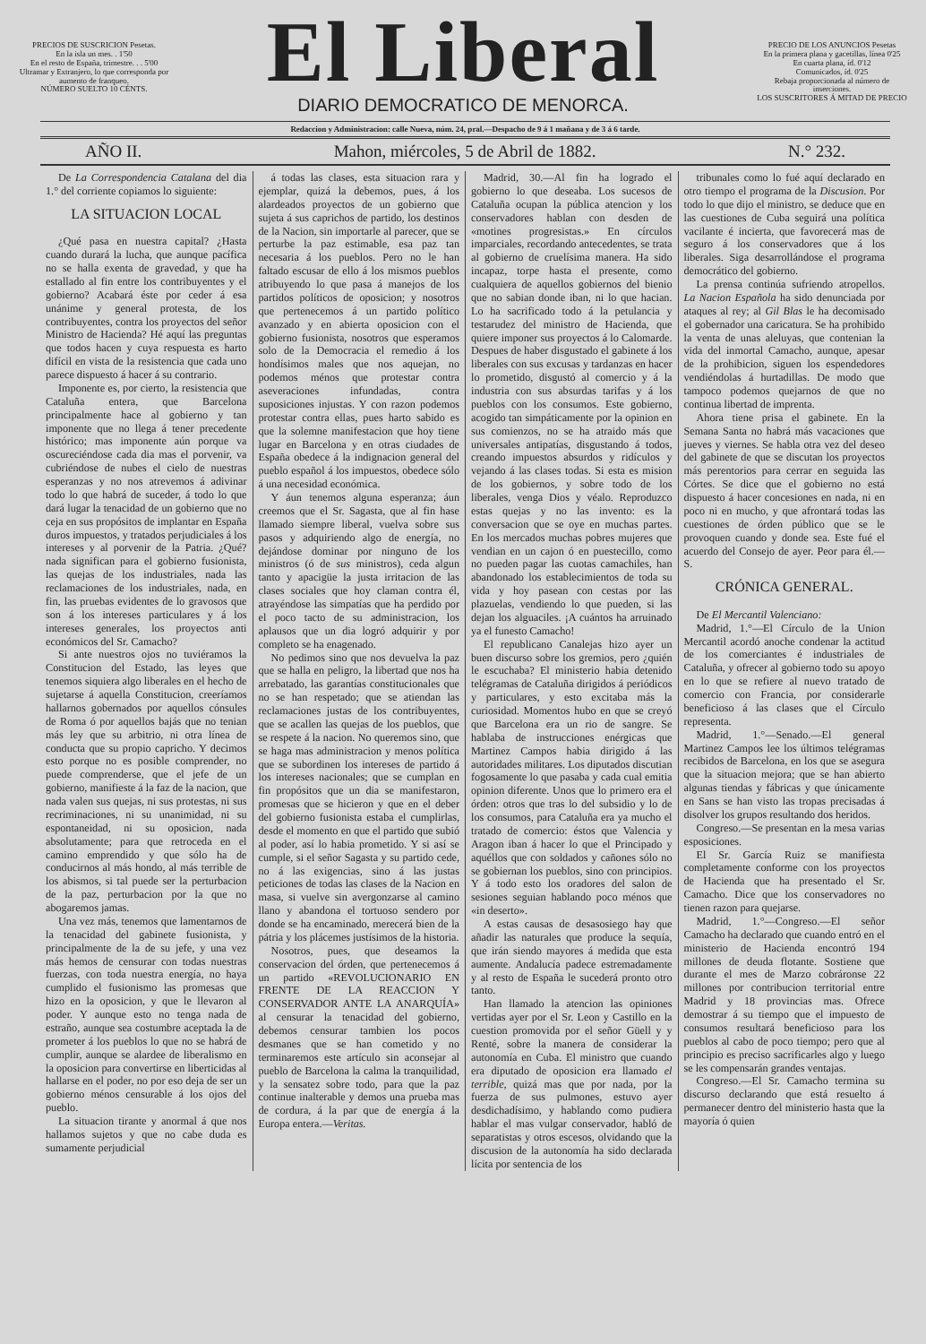PRECIOS DE SUSCRICION Pesetas.
En la isla un mes. . 1'50
En el resto de España, trimestre. . . 5'00
Ultramar y Extranjero, lo que corresponda por aumento de franqueo.
NÚMERO SUELTO 10 CÉNTS.
El Liberal
DIARIO DEMOCRATICO DE MENORCA.
PRECIO DE LOS ANUNCIOS Pesetas
En la primera plana y gacetillas, línea 0'25
En cuarta plana, íd. 0'12
Comunicados, íd. 0'25
Rebaja proporcionada al número de inserciones.
LOS SUSCRITORES Á MITAD DE PRECIO
Redaccion y Administracion: calle Nueva, núm. 24, pral.—Despacho de 9 á 1 mañana y de 3 á 6 tarde.
AÑO II. Mahon, miércoles, 5 de Abril de 1882. N.° 232.
De La Correspondencia Catalana del dia 1.° del corriente copiamos lo siguiente:
LA SITUACION LOCAL
¿Qué pasa en nuestra capital? ¿Hasta cuando durará la lucha, que aunque pacífica no se halla exenta de gravedad, y que ha estallado al fin entre los contribuyentes y el gobierno? Acabará éste por ceder á esa unánime y general protesta, de los contribuyentes, contra los proyectos del señor Ministro de Hacienda? Hé aquí las preguntas que todos hacen y cuya respuesta es harto difícil en vista de la resistencia que cada uno parece dispuesto á hacer á su contrario.
Imponente es, por cierto, la resistencia que Cataluña entera, que Barcelona principalmente hace al gobierno y tan imponente que no llega á tener precedente histórico; mas imponente aún porque va oscureciéndose cada dia mas el porvenir, va cubriéndose de nubes el cielo de nuestras esperanzas y no nos atrevemos á adivinar todo lo que habrá de suceder, á todo lo que dará lugar la tenacidad de un gobierno que no ceja en sus propósitos de implantar en España duros impuestos, y tratados perjudiciales á los intereses y al porvenir de la Patria. ¿Qué? nada significan para el gobierno fusionista, las quejas de los industriales, nada las reclamaciones de los industriales, nada, en fin, las pruebas evidentes de lo gravosos que son á los intereses particulares y á los intereses generales, los proyectos anti económicos del Sr. Camacho?
Si ante nuestros ojos no tuviéramos la Constitucion del Estado, las leyes que tenemos siquiera algo liberales en el hecho de sujetarse á aquella Constitucion, creeríamos hallarnos gobernados por aquellos cónsules de Roma ó por aquellos bajás que no tenian más ley que su arbitrio, ni otra línea de conducta que su propio capricho. Y decimos esto porque no es posible comprender, no puede comprenderse, que el jefe de un gobierno, manifieste á la faz de la nacion, que nada valen sus quejas, ni sus protestas, ni sus recriminaciones, ni su unanimidad, ni su espontaneidad, ni su oposicion, nada absolutamente; para que retroceda en el camino emprendido y que sólo ha de conducirnos al más hondo, al más terrible de los abismos, si tal puede ser la perturbacion de la paz, perturbacion por la que no abogaremos jamas.
Una vez más, tenemos que lamentarnos de la tenacidad del gabinete fusionista, y principalmente de la de su jefe, y una vez más hemos de censurar con todas nuestras fuerzas, con toda nuestra energía, no haya cumplido el fusionismo las promesas que hizo en la oposicion, y que le llevaron al poder. Y aunque esto no tenga nada de estraño, aunque sea costumbre aceptada la de prometer á los pueblos lo que no se habrá de cumplir, aunque se alardee de liberalismo en la oposicion para convertirse en liberticidas al hallarse en el poder, no por eso deja de ser un gobierno ménos censurable á los ojos del pueblo.
La situacion tirante y anormal á que nos hallamos sujetos y que no cabe duda es sumamente perjudicial
á todas las clases, esta situacion rara y ejemplar, quizá la debemos, pues, á los alardeados proyectos de un gobierno que sujeta á sus caprichos de partido, los destinos de la Nacion, sin importarle al parecer, que se perturbe la paz estimable, esa paz tan necesaria á los pueblos. Pero no le han faltado escusar de ello á los mismos pueblos atribuyendo lo que pasa á manejos de los partidos políticos de oposicion; y nosotros que pertenecemos á un partido político avanzado y en abierta oposicion con el gobierno fusionista, nosotros que esperamos solo de la Democracia el remedio á los hondísimos males que nos aquejan, no podemos ménos que protestar contra aseveraciones infundadas, contra suposiciones injustas. Y con razon podemos protestar contra ellas, pues harto sabido es que la solemne manifestacion que hoy tiene lugar en Barcelona y en otras ciudades de España obedece á la indignacion general del pueblo español á los impuestos, obedece sólo á una necesidad económica.
Y áun tenemos alguna esperanza; áun creemos que el Sr. Sagasta, que al fin hase llamado siempre liberal, vuelva sobre sus pasos y adquiriendo algo de energía, no dejándose dominar por ninguno de los ministros (ó de sus ministros), ceda algun tanto y apacigüe la justa irritacion de las clases sociales que hoy claman contra él, atrayéndose las simpatías que ha perdido por el poco tacto de su administracion, los aplausos que un dia logró adquirir y por completo se ha enagenado.
No pedimos sino que nos devuelva la paz que se halla en peligro, la libertad que nos ha arrebatado, las garantías constitucionales que no se han respetado; que se atiendan las reclamaciones justas de los contribuyentes, que se acallen las quejas de los pueblos, que se respete á la nacion. No queremos sino, que se haga mas administracion y menos política que se subordinen los intereses de partido á los intereses nacionales; que se cumplan en fin propósitos que un dia se manifestaron, promesas que se hicieron y que en el deber del gobierno fusionista estaba el cumplirlas, desde el momento en que el partido que subió al poder, así lo habia prometido. Y si así se cumple, si el señor Sagasta y su partido cede, no á las exigencias, sino á las justas peticiones de todas las clases de la Nacion en masa, si vuelve sin avergonzarse al camino llano y abandona el tortuoso sendero por donde se ha encaminado, merecerá bien de la pátria y los plácemes justísimos de la historia.
Nosotros, pues, que deseamos la conservacion del órden, que pertenecemos á un partido «REVOLUCIONARIO EN FRENTE DE LA REACCION Y CONSERVADOR ANTE LA ANARQUÍA» al censurar la tenacidad del gobierno, debemos censurar tambien los pocos desmanes que se han cometido y no terminaremos este artículo sin aconsejar al pueblo de Barcelona la calma la tranquilidad, y la sensatez sobre todo, para que la paz continue inalterable y demos una prueba mas de cordura, á la par que de energía á la Europa entera.—Veritas.
Madrid, 30.—Al fin ha logrado el gobierno lo que deseaba. Los sucesos de Cataluña ocupan la pública atencion y los conservadores hablan con desden de «motines progresistas.» En círculos imparciales, recordando antecedentes, se trata al gobierno de cruelísima manera. Ha sido incapaz, torpe hasta el presente, como cualquiera de aquellos gobiernos del bienio que no sabian donde iban, ni lo que hacian. Lo ha sacrificado todo á la petulancia y testarudez del ministro de Hacienda, que quiere imponer sus proyectos á lo Calomarde. Despues de haber disgustado el gabinete á los liberales con sus excusas y tardanzas en hacer lo prometido, disgustó al comercio y á la industria con sus absurdas tarifas y á los pueblos con los consumos. Este gobierno, acogido tan simpáticamente por la opinion en sus comienzos, no se ha atraido más que universales antipatías, disgustando á todos, creando impuestos absurdos y ridículos y vejando á las clases todas. Si esta es mision de los gobiernos, y sobre todo de los liberales, venga Dios y véalo. Reproduzco estas quejas y no las invento: es la conversacion que se oye en muchas partes. En los mercados muchas pobres mujeres que vendian en un cajon ó en puestecillo, como no pueden pagar las cuotas camachiles, han abandonado los establecimientos de toda su vida y hoy pasean con cestas por las plazuelas, vendiendo lo que pueden, si las dejan los alguaciles. ¡A cuántos ha arruinado ya el funesto Camacho!
El republicano Canalejas hizo ayer un buen discurso sobre los gremios, pero ¿quién le escuchaba? El ministerio habia detenido telégramas de Cataluña dirigidos á periódicos y particulares, y esto excitaba más la curiosidad. Momentos hubo en que se creyó que Barcelona era un rio de sangre. Se hablaba de instrucciones enérgicas que Martinez Campos habia dirigido á las autoridades militares. Los diputados discutian fogosamente lo que pasaba y cada cual emitia opinion diferente. Unos que lo primero era el órden: otros que tras lo del subsidio y lo de los consumos, para Cataluña era ya mucho el tratado de comercio: éstos que Valencia y Aragon iban á hacer lo que el Principado y aquéllos que con soldados y cañones sólo no se gobiernan los pueblos, sino con principios. Y á todo esto los oradores del salon de sesiones seguian hablando poco ménos que «in deserto».
A estas causas de desasosiego hay que añadir las naturales que produce la sequía, que irán siendo mayores á medida que esta aumente. Andalucía padece estremadamente y al resto de España le sucederá pronto otro tanto.
Han llamado la atencion las opiniones vertidas ayer por el Sr. Leon y Castillo en la cuestion promovida por el señor Güell y y Renté, sobre la manera de considerar la autonomía en Cuba. El ministro que cuando era diputado de oposicion era llamado el terrible, quizá mas que por nada, por la fuerza de sus pulmones, estuvo ayer desdichadísimo, y hablando como pudiera hablar el mas vulgar conservador, habló de separatistas y otros escesos, olvidando que la discusion de la autonomía ha sido declarada lícita por sentencia de los
tribunales como lo fué aquí declarado en otro tiempo el programa de la Discusion. Por todo lo que dijo el ministro, se deduce que en las cuestiones de Cuba seguirá una política vacilante é incierta, que favorecerá mas de seguro á los conservadores que á los liberales. Siga desarrollándose el programa democrático del gobierno.
La prensa continúa sufriendo atropellos. La Nacion Española ha sido denunciada por ataques al rey; al Gil Blas le ha decomisado el gobernador una caricatura. Se ha prohibido la venta de unas aleluyas, que contenian la vida del inmortal Camacho, aunque, apesar de la prohibicion, siguen los espendedores vendiéndolas á hurtadillas. De modo que tampoco podemos quejarnos de que no continua libertad de imprenta.
Ahora tiene prisa el gabinete. En la Semana Santa no habrá más vacaciones que jueves y viernes. Se habla otra vez del deseo del gabinete de que se discutan los proyectos más perentorios para cerrar en seguida las Córtes. Se dice que el gobierno no está dispuesto á hacer concesiones en nada, ni en poco ni en mucho, y que afrontará todas las cuestiones de órden público que se le provoquen cuando y donde sea. Este fué el acuerdo del Consejo de ayer. Peor para él.—S.
CRÓNICA GENERAL.
De El Mercantil Valenciano:
Madrid, 1.°—El Círculo de la Union Mercantil acordó anoche condenar la actitud de los comerciantes é industriales de Cataluña, y ofrecer al gobierno todo su apoyo en lo que se refiere al nuevo tratado de comercio con Francia, por considerarle beneficioso á las clases que el Círculo representa.
Madrid, 1.°—Senado.—El general Martinez Campos lee los últimos telégramas recibidos de Barcelona, en los que se asegura que la situacion mejora; que se han abierto algunas tiendas y fábricas y que únicamente en Sans se han visto las tropas precisadas á disolver los grupos resultando dos heridos.
Congreso.—Se presentan en la mesa varias esposiciones.
El Sr. García Ruiz se manifiesta completamente conforme con los proyectos de Hacienda que ha presentado el Sr. Camacho. Dice que los conservadores no tienen razon para quejarse.
Madrid, 1.°—Congreso.—El señor Camacho ha declarado que cuando entró en el ministerio de Hacienda encontró 194 millones de deuda flotante. Sostiene que durante el mes de Marzo cobráronse 22 millones por contribucion territorial entre Madrid y 18 provincias mas. Ofrece demostrar á su tiempo que el impuesto de consumos resultará beneficioso para los pueblos al cabo de poco tiempo; pero que al principio es preciso sacrificarles algo y luego se les compensarán grandes ventajas.
Congreso.—El Sr. Camacho termina su discurso declarando que está resuelto á permanecer dentro del ministerio hasta que la mayoría ó quien